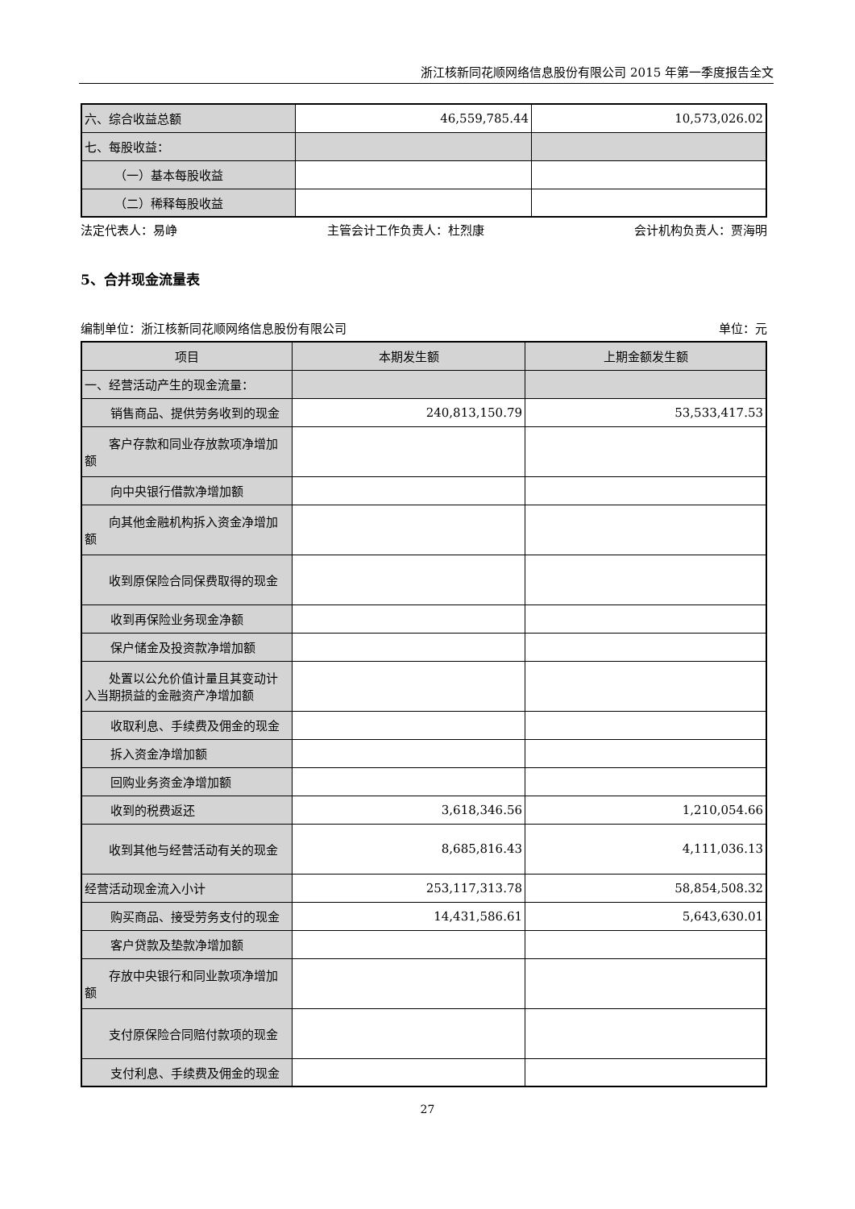浙江核新同花顺网络信息股份有限公司 2015 年第一季度报告全文
| 六、综合收益总额 | 46,559,785.44 | 10,573,026.02 |
| 七、每股收益： | | |
| （一）基本每股收益 | | |
| （二）稀释每股收益 | | |
法定代表人：易峥 主管会计工作负责人：杜烈康 会计机构负责人：贾海明
5、合并现金流量表
编制单位：浙江核新同花顺网络信息股份有限公司 单位：元
| 项目 | 本期发生额 | 上期金额发生额 |
| --- | --- | --- |
| 一、经营活动产生的现金流量： | | |
| 销售商品、提供劳务收到的现金 | 240,813,150.79 | 53,533,417.53 |
| 客户存款和同业存放款项净增加额 | | |
| 向中央银行借款净增加额 | | |
| 向其他金融机构拆入资金净增加额 | | |
| 收到原保险合同保费取得的现金 | | |
| 收到再保险业务现金净额 | | |
| 保户储金及投资款净增加额 | | |
| 处置以公允价值计量且其变动计入当期损益的金融资产净增加额 | | |
| 收取利息、手续费及佣金的现金 | | |
| 拆入资金净增加额 | | |
| 回购业务资金净增加额 | | |
| 收到的税费返还 | 3,618,346.56 | 1,210,054.66 |
| 收到其他与经营活动有关的现金 | 8,685,816.43 | 4,111,036.13 |
| 经营活动现金流入小计 | 253,117,313.78 | 58,854,508.32 |
| 购买商品、接受劳务支付的现金 | 14,431,586.61 | 5,643,630.01 |
| 客户贷款及垫款净增加额 | | |
| 存放中央银行和同业款项净增加额 | | |
| 支付原保险合同赔付款项的现金 | | |
| 支付利息、手续费及佣金的现金 | | |
27